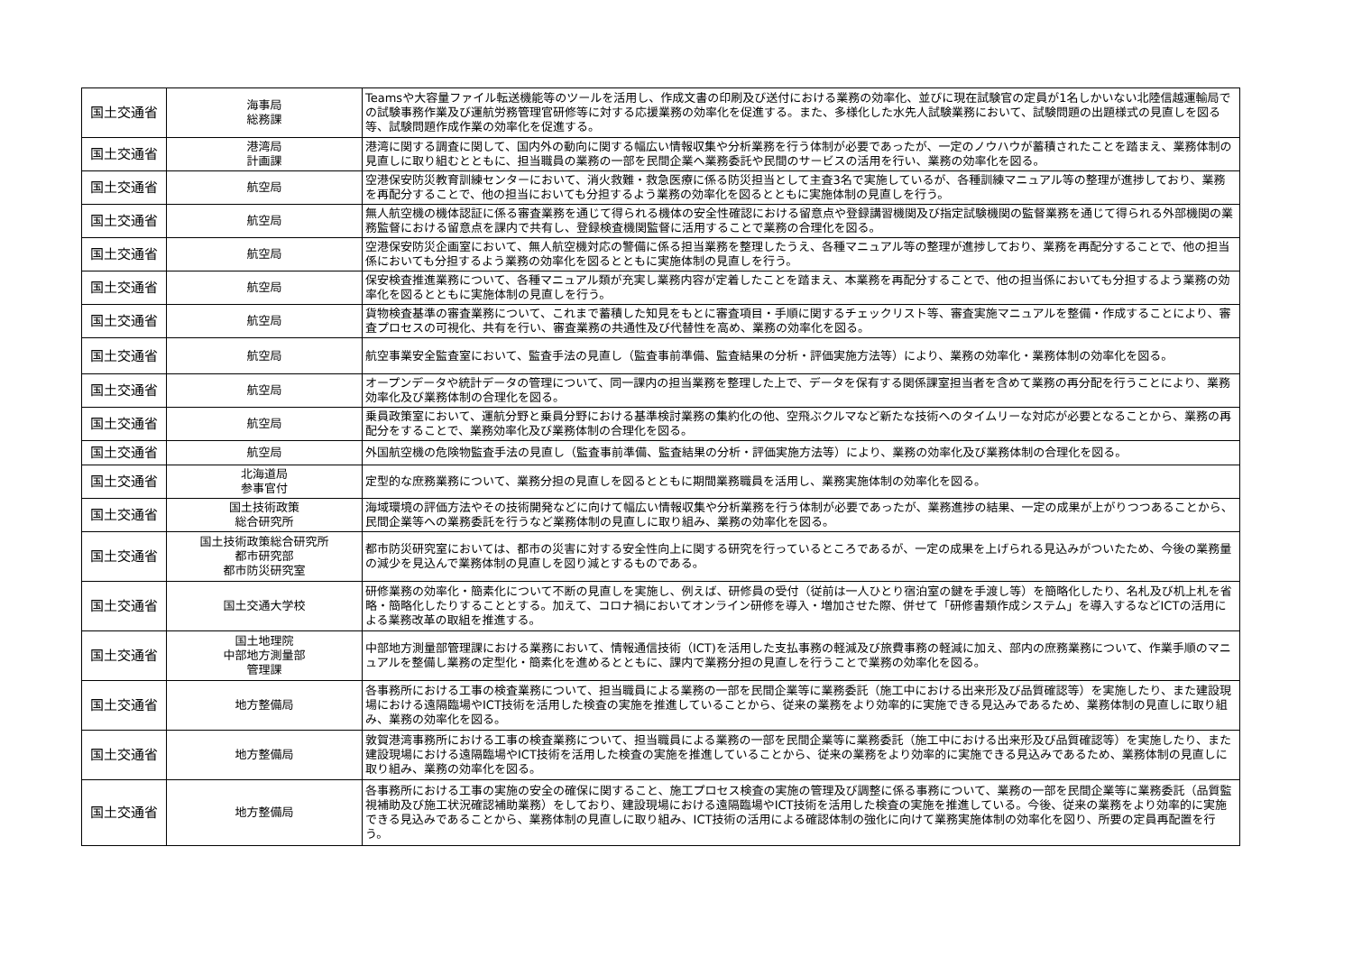| 国土交通省 | 海事局 総務課 | Teamsや大容量ファイル転送機能等のツールを活用し、作成文書の印刷及び送付における業務の効率化、並びに現在試験官の定員が1名しかいない北陸信越運輸局での試験事務作業及び運航労務管理官研修等に対する応援業務の効率化を促進する。また、多様化した水先人試験業務において、試験問題の出題様式の見直しを図る等、試験問題作成作業の効率化を促進する。 |
| 国土交通省 | 港湾局 計画課 | 港湾に関する調査に関して、国内外の動向に関する幅広い情報収集や分析業務を行う体制が必要であったが、一定のノウハウが蓄積されたことを踏まえ、業務体制の見直しに取り組むとともに、担当職員の業務の一部を民間企業へ業務委託や民間のサービスの活用を行い、業務の効率化を図る。 |
| 国土交通省 | 航空局 | 空港保安防災教育訓練センターにおいて、消火救難・救急医療に係る防災担当として主査3名で実施しているが、各種訓練マニュアル等の整理が進捗しており、業務を再配分することで、他の担当においても分担するよう業務の効率化を図るとともに実施体制の見直しを行う。 |
| 国土交通省 | 航空局 | 無人航空機の機体認証に係る審査業務を通じて得られる機体の安全性確認における留意点や登録講習機関及び指定試験機関の監督業務を通じて得られる外部機関の業務監督における留意点を課内で共有し、登録検査機関監督に活用することで業務の合理化を図る。 |
| 国土交通省 | 航空局 | 空港保安防災企画室において、無人航空機対応の警備に係る担当業務を整理したうえ、各種マニュアル等の整理が進捗しており、業務を再配分することで、他の担当係においても分担するよう業務の効率化を図るとともに実施体制の見直しを行う。 |
| 国土交通省 | 航空局 | 保安検査推進業務について、各種マニュアル類が充実し業務内容が定着したことを踏まえ、本業務を再配分することで、他の担当係においても分担するよう業務の効率化を図るとともに実施体制の見直しを行う。 |
| 国土交通省 | 航空局 | 貨物検査基準の審査業務について、これまで蓄積した知見をもとに審査項目・手順に関するチェックリスト等、審査実施マニュアルを整備・作成することにより、審査プロセスの可視化、共有を行い、審査業務の共通性及び代替性を高め、業務の効率化を図る。 |
| 国土交通省 | 航空局 | 航空事業安全監査室において、監査手法の見直し（監査事前準備、監査結果の分析・評価実施方法等）により、業務の効率化・業務体制の効率化を図る。 |
| 国土交通省 | 航空局 | オープンデータや統計データの管理について、同一課内の担当業務を整理した上で、データを保有する関係課室担当者を含めて業務の再分配を行うことにより、業務効率化及び業務体制の合理化を図る。 |
| 国土交通省 | 航空局 | 乗員政策室において、運航分野と乗員分野における基準検討業務の集約化の他、空飛ぶクルマなど新たな技術へのタイムリーな対応が必要となることから、業務の再配分をすることで、業務効率化及び業務体制の合理化を図る。 |
| 国土交通省 | 航空局 | 外国航空機の危険物監査手法の見直し（監査事前準備、監査結果の分析・評価実施方法等）により、業務の効率化及び業務体制の合理化を図る。 |
| 国土交通省 | 北海道局 参事官付 | 定型的な庶務業務について、業務分担の見直しを図るとともに期間業務職員を活用し、業務実施体制の効率化を図る。 |
| 国土交通省 | 国土技術政策 総合研究所 | 海域環境の評価方法やその技術開発などに向けて幅広い情報収集や分析業務を行う体制が必要であったが、業務進捗の結果、一定の成果が上がりつつあることから、民間企業等への業務委託を行うなど業務体制の見直しに取り組み、業務の効率化を図る。 |
| 国土交通省 | 国土技術政策総合研究所 都市研究部 都市防災研究室 | 都市防災研究室においては、都市の災害に対する安全性向上に関する研究を行っているところであるが、一定の成果を上げられる見込みがついたため、今後の業務量の減少を見込んで業務体制の見直しを図り減とするものである。 |
| 国土交通省 | 国土交通大学校 | 研修業務の効率化・簡素化について不断の見直しを実施し、例えば、研修員の受付（従前は一人ひとり宿泊室の鍵を手渡し等）を簡略化したり、名札及び机上札を省略・簡略化したりすることとする。加えて、コロナ禍においてオンライン研修を導入・増加させた際、併せて「研修書類作成システム」を導入するなどICTの活用による業務改革の取組を推進する。 |
| 国土交通省 | 国土地理院 中部地方測量部 管理課 | 中部地方測量部管理課における業務において、情報通信技術（ICT)を活用した支払事務の軽減及び旅費事務の軽減に加え、部内の庶務業務について、作業手順のマニュアルを整備し業務の定型化・簡素化を進めるとともに、課内で業務分担の見直しを行うことで業務の効率化を図る。 |
| 国土交通省 | 地方整備局 | 各事務所における工事の検査業務について、担当職員による業務の一部を民間企業等に業務委託（施工中における出来形及び品質確認等）を実施したり、また建設現場における遠隔臨場やICT技術を活用した検査の実施を推進していることから、従来の業務をより効率的に実施できる見込みであるため、業務体制の見直しに取り組み、業務の効率化を図る。 |
| 国土交通省 | 地方整備局 | 敦賀港湾事務所における工事の検査業務について、担当職員による業務の一部を民間企業等に業務委託（施工中における出来形及び品質確認等）を実施したり、また建設現場における遠隔臨場やICT技術を活用した検査の実施を推進していることから、従来の業務をより効率的に実施できる見込みであるため、業務体制の見直しに取り組み、業務の効率化を図る。 |
| 国土交通省 | 地方整備局 | 各事務所における工事の実施の安全の確保に関すること、施工プロセス検査の実施の管理及び調整に係る事務について、業務の一部を民間企業等に業務委託（品質監視補助及び施工状況確認補助業務）をしており、建設現場における遠隔臨場やICT技術を活用した検査の実施を推進している。今後、従来の業務をより効率的に実施できる見込みであることから、業務体制の見直しに取り組み、ICT技術の活用による確認体制の強化に向けて業務実施体制の効率化を図り、所要の定員再配置を行う。 |